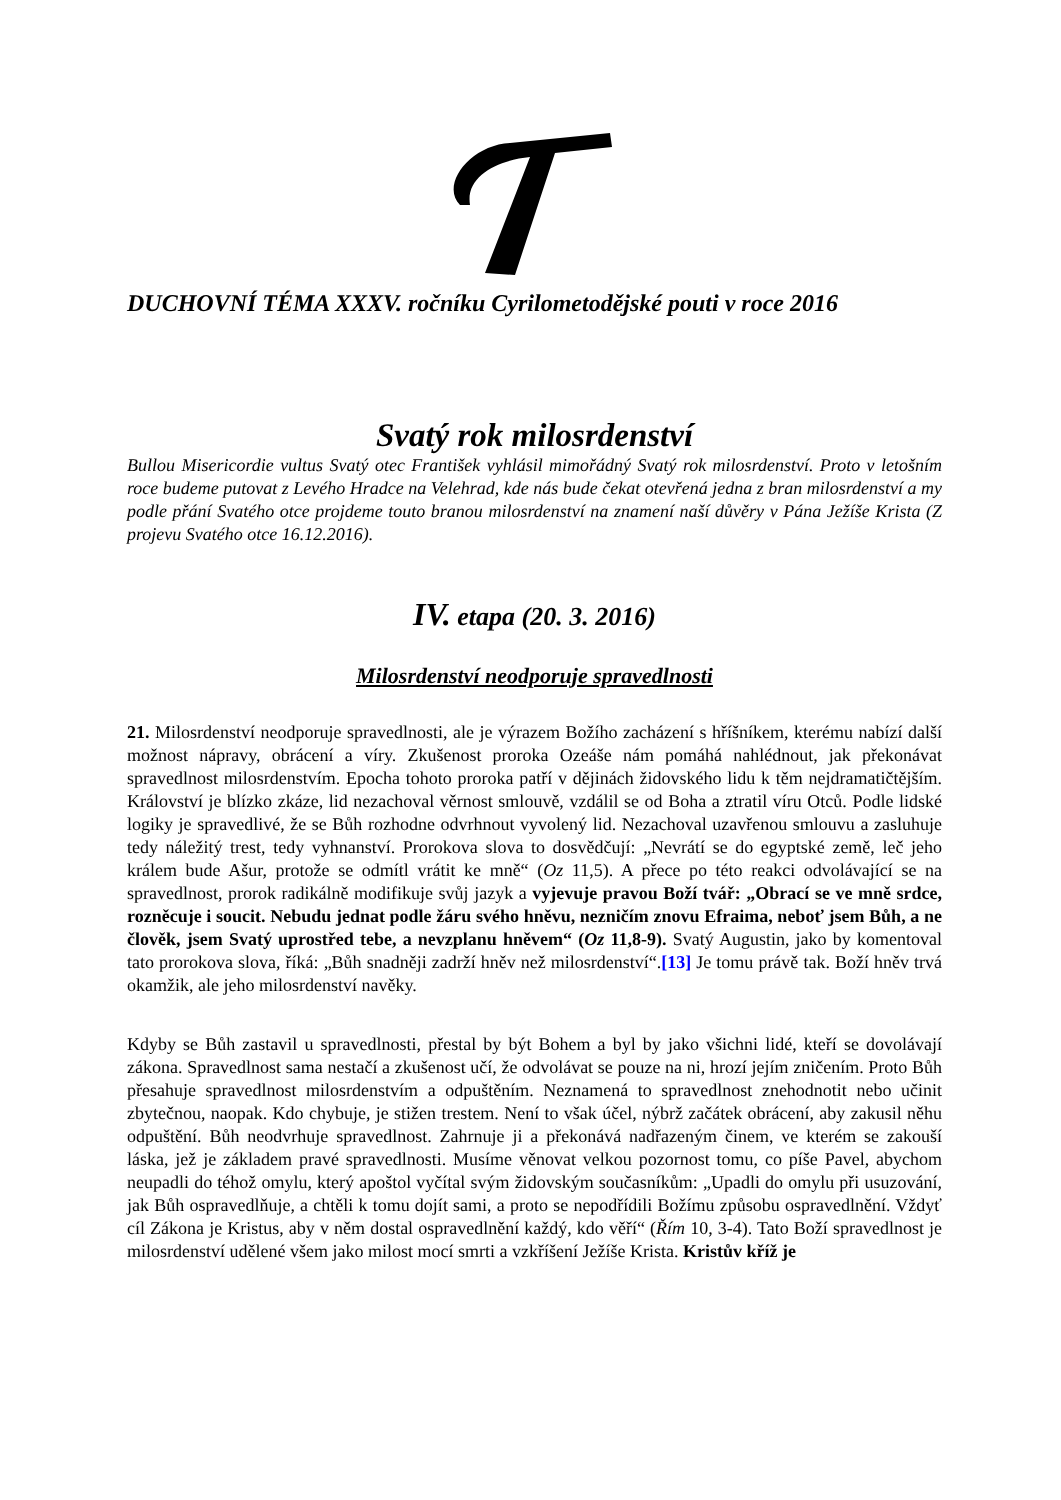DUCHOVNÍ TÉMA XXXV. ročníku Cyrilometodějské pouti v roce 2016
Svatý rok milosrdenství
Bullou Misericordie vultus Svatý otec František vyhlásil mimořádný Svatý rok milosrdenství. Proto v letošním roce budeme putovat z Levého Hradce na Velehrad, kde nás bude čekat otevřená jedna z bran milosrdenství a my podle přání Svatého otce projdeme touto branou milosrdenství na znamení naší důvěry v Pána Ježíše Krista (Z projevu Svatého otce 16.12.2016).
IV. etapa (20. 3. 2016)
Milosrdenství neodporuje spravedlnosti
21. Milosrdenství neodporuje spravedlnosti, ale je výrazem Božího zacházení s hříšníkem, kterému nabízí další možnost nápravy, obrácení a víry. Zkušenost proroka Ozeáše nám pomáhá nahlédnout, jak překonávat spravedlnost milosrdenstvím. Epocha tohoto proroka patří v dějinách židovského lidu k těm nejdramatičtějším. Království je blízko zkáze, lid nezachoval věrnost smlouvě, vzdálil se od Boha a ztratil víru Otců. Podle lidské logiky je spravedlivé, že se Bůh rozhodne odvrhnout vyvolený lid. Nezachoval uzavřenou smlouvu a zasluhuje tedy náležitý trest, tedy vyhnanství. Prorokova slova to dosvědčují: „Nevrátí se do egyptské země, leč jeho králem bude Ašur, protože se odmítl vrátit ke mně“ (Oz 11,5). A přece po této reakci odvolávající se na spravedlnost, prorok radikálně modifikuje svůj jazyk a vyjevuje pravou Boží tvář: „Obrací se ve mně srdce, rozněcuje i soucit. Nebudu jednat podle žáru svého hněvu, nezničím znovu Efraima, neboť jsem Bůh, a ne člověk, jsem Svatý uprostřed tebe, a nevzplanu hněvem“ (Oz 11,8-9). Svatý Augustin, jako by komentoval tato prorokova slova, říká: „Bůh snadněji zadrží hněv než milosrdenství“.[13] Je tomu právě tak. Boží hněv trvá okamžik, ale jeho milosrdenství navěky.
Kdyby se Bůh zastavil u spravedlnosti, přestal by být Bohem a byl by jako všichni lidé, kteří se dovolávají zákona. Spravedlnost sama nestačí a zkušenost učí, že odvolávat se pouze na ni, hrozí jejím zničením. Proto Bůh přesahuje spravedlnost milosrdenstvím a odpuštěním. Neznamená to spravedlnost znehodnotit nebo učinit zbytečnou, naopak. Kdo chybuje, je stižen trestem. Není to však účel, nýbrž začátek obrácení, aby zakusil něhu odpuštění. Bůh neodvrhuje spravedlnost. Zahrnuje ji a překonává nadřazeným činem, ve kterém se zakouší láska, jež je základem pravé spravedlnosti. Musíme věnovat velkou pozornost tomu, co píše Pavel, abychom neupadli do téhož omylu, který apoštol vyčítal svým židovským současníkům: „Upadli do omylu při usuzování, jak Bůh ospravedlňuje, a chtěli k tomu dojít sami, a proto se nepodřídili Božímu způsobu ospravedlnění. Vždyť cíl Zákona je Kristus, aby v něm dostal ospravedlnění každý, kdo věří“ (Řím 10, 3-4). Tato Boží spravedlnost je milosrdenství udělené všem jako milost mocí smrti a vzkříšení Ježíše Krista. Kristův kříž je